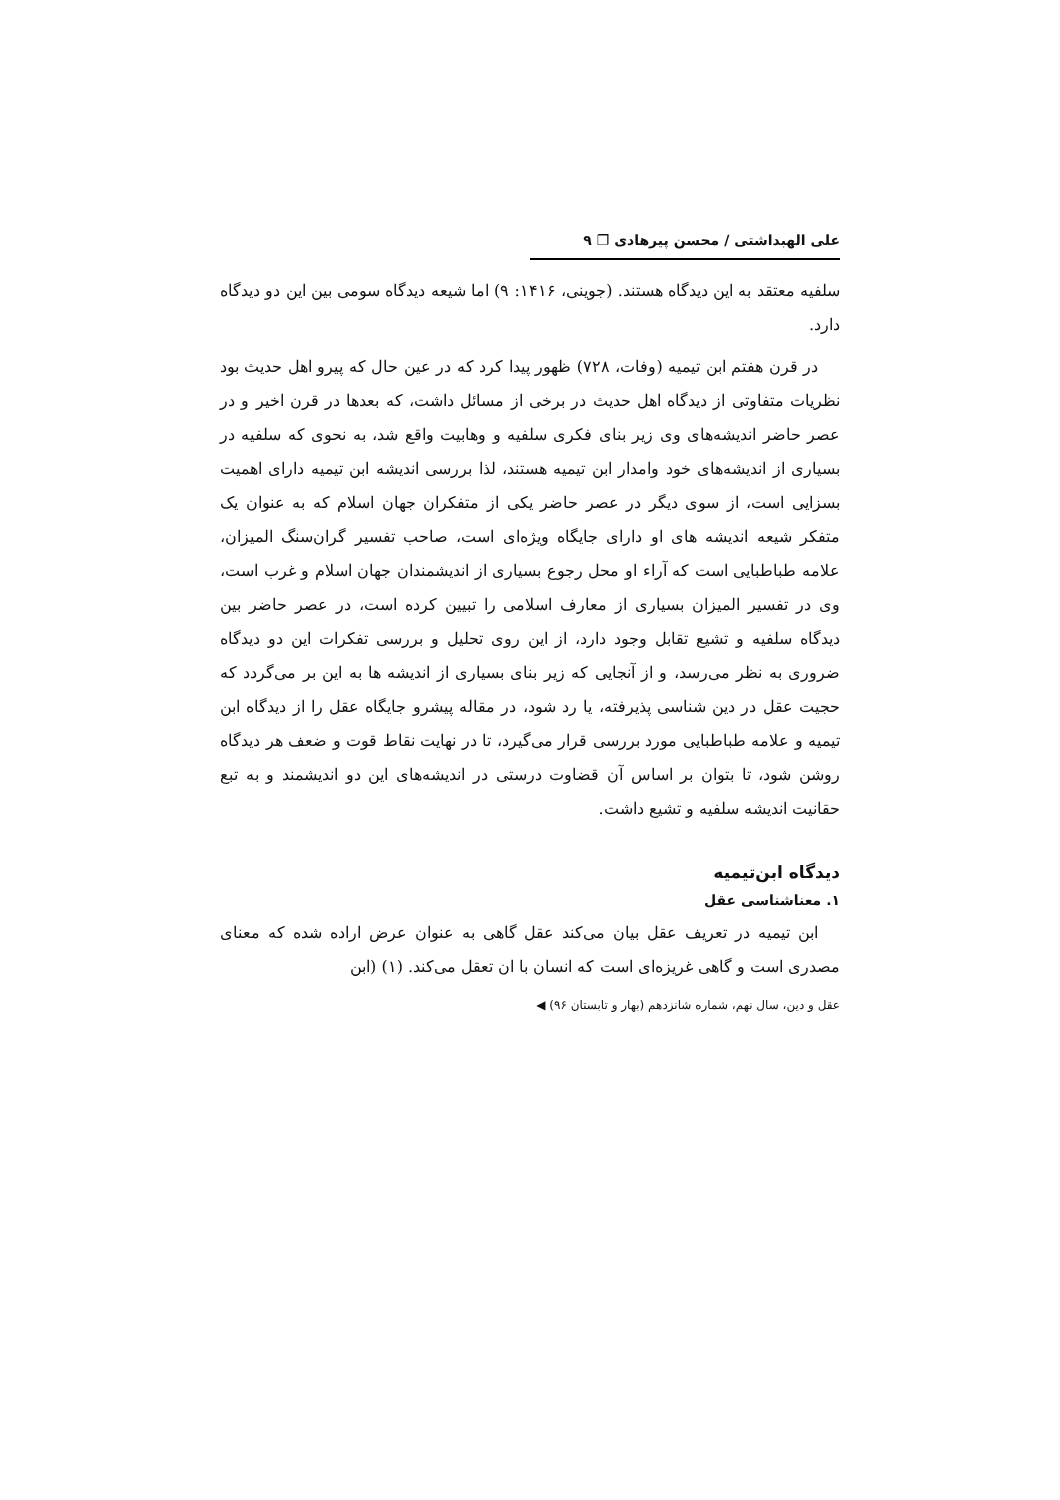علی الهبداشتی / محسن پیرهادی ❐ ۹
سلفیه معتقد به این دیدگاه هستند. (جوینی، ۱۴۱۶: ۹) اما شیعه دیدگاه سومی بین این دو دیدگاه دارد.
در قرن هفتم ابن تیمیه (وفات، ۷۲۸) ظهور پیدا کرد که در عین حال که پیرو اهل حدیث بود نظریات متفاوتی از دیدگاه اهل حدیث در برخی از مسائل داشت، که بعدها در قرن اخیر و در عصر حاضر اندیشه‌های وی زیر بنای فکری سلفیه و وهابیت واقع شد، به نحوی که سلفیه در بسیاری از اندیشه‌های خود وامدار ابن تیمیه هستند، لذا بررسی اندیشه ابن تیمیه دارای اهمیت بسزایی است، از سوی دیگر در عصر حاضر یکی از متفکران جهان اسلام که به عنوان یک متفکر شیعه اندیشه های او دارای جایگاه ویژه‌ای است، صاحب تفسیر گران‌سنگ المیزان، علامه طباطبایی است که آراء او محل رجوع بسیاری از اندیشمندان جهان اسلام و غرب است، وی در تفسیر المیزان بسیاری از معارف اسلامی را تبیین کرده است، در عصر حاضر بین دیدگاه سلفیه و تشیع تقابل وجود دارد، از این روی تحلیل و بررسی تفکرات این دو دیدگاه ضروری به نظر می‌رسد، و از آنجایی که زیر بنای بسیاری از اندیشه ها به این بر می‌گردد که حجیت عقل در دین شناسی پذیرفته، یا رد شود، در مقاله پیشرو جایگاه عقل را از دیدگاه ابن تیمیه و علامه طباطبایی مورد بررسی قرار می‌گیرد، تا در نهایت نقاط قوت و ضعف هر دیدگاه روشن شود، تا بتوان بر اساس آن قضاوت درستی در اندیشه‌های این دو اندیشمند و به تبع حقانیت اندیشه سلفیه و تشیع داشت.
دیدگاه ابن‌تیمیه
۱. معناشناسی عقل
ابن تیمیه در تعریف عقل بیان می‌کند عقل گاهی به عنوان عرض اراده شده که معنای مصدری است و گاهی غریزه‌ای است که انسان با ان تعقل می‌کند. (۱) (ابن
عقل و دین، سال نهم، شماره شانزدهم (بهار و تابستان ۹۶) ◀